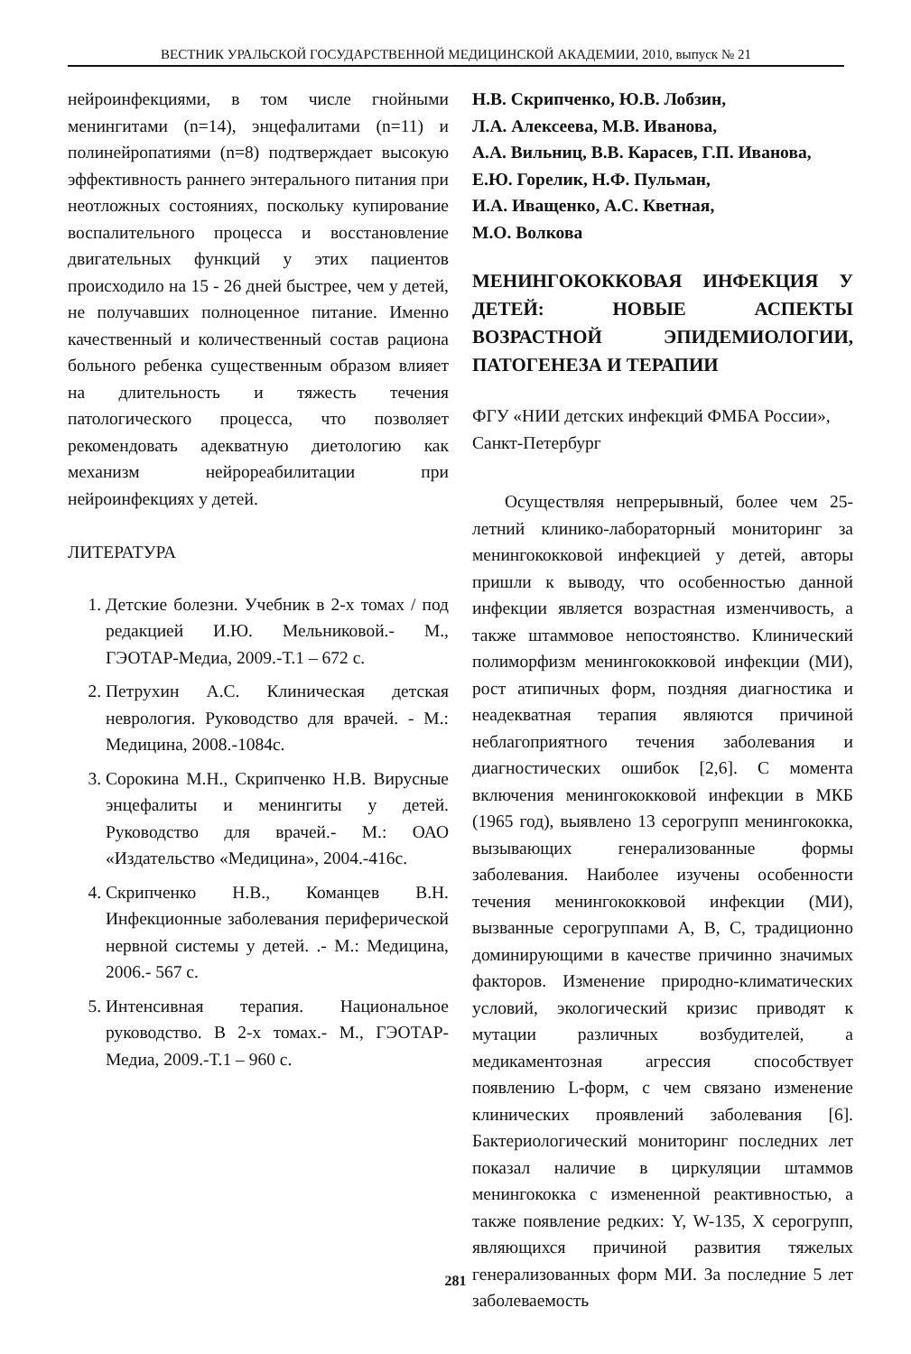ВЕСТНИК УРАЛЬСКОЙ ГОСУДАРСТВЕННОЙ МЕДИЦИНСКОЙ АКАДЕМИИ, 2010, выпуск № 21
нейроинфекциями, в том числе гнойными менингитами (n=14), энцефалитами (n=11) и полинейропатиями (n=8) подтверждает высокую эффективность раннего энтерального питания при неотложных состояниях, поскольку купирование воспалительного процесса и восстановление двигательных функций у этих пациентов происходило на 15 - 26 дней быстрее, чем у детей, не получавших полноценное питание. Именно качественный и количественный состав рациона больного ребенка существенным образом влияет на длительность и тяжесть течения патологического процесса, что позволяет рекомендовать адекватную диетологию как механизм нейрореабилитации при нейроинфекциях у детей.
ЛИТЕРАТУРА
1. Детские болезни. Учебник в 2-х томах / под редакцией И.Ю. Мельниковой.- М., ГЭОТАР-Медиа, 2009.-Т.1 – 672 с.
2. Петрухин А.С. Клиническая детская неврология. Руководство для врачей. - М.: Медицина, 2008.-1084с.
3. Сорокина М.Н., Скрипченко Н.В. Вирусные энцефалиты и менингиты у детей. Руководство для врачей.- М.: ОАО «Издательство «Медицина», 2004.-416с.
4. Скрипченко Н.В., Команцев В.Н. Инфекционные заболевания периферической нервной системы у детей. .- М.: Медицина, 2006.- 567 с.
5. Интенсивная терапия. Национальное руководство. В 2-х томах.- М., ГЭОТАР-Медиа, 2009.-Т.1 – 960 с.
Н.В. Скрипченко, Ю.В. Лобзин,
Л.А. Алексеева, М.В. Иванова,
А.А. Вильниц, В.В. Карасев, Г.П. Иванова,
Е.Ю. Горелик, Н.Ф. Пульман,
И.А. Иващенко, А.С. Кветная,
М.О. Волкова
МЕНИНГОКОККОВАЯ ИНФЕКЦИЯ У ДЕТЕЙ: НОВЫЕ АСПЕКТЫ ВОЗРАСТНОЙ ЭПИДЕМИОЛОГИИ, ПАТОГЕНЕЗА И ТЕРАПИИ
ФГУ «НИИ детских инфекций ФМБА России», Санкт-Петербург
Осуществляя непрерывный, более чем 25-летний клинико-лабораторный мониторинг за менингококковой инфекцией у детей, авторы пришли к выводу, что особенностью данной инфекции является возрастная изменчивость, а также штаммовое непостоянство. Клинический полиморфизм менингококковой инфекции (МИ), рост атипичных форм, поздняя диагностика и неадекватная терапия являются причиной неблагоприятного течения заболевания и диагностических ошибок [2,6]. С момента включения менингококковой инфекции в МКБ (1965 год), выявлено 13 серогрупп менингококка, вызывающих генерализованные формы заболевания. Наиболее изучены особенности течения менингококковой инфекции (МИ), вызванные серогруппами А, В, С, традиционно доминирующими в качестве причинно значимых факторов. Изменение природно-климатических условий, экологический кризис приводят к мутации различных возбудителей, а медикаментозная агрессия способствует появлению L-форм, с чем связано изменение клинических проявлений заболевания [6]. Бактериологический мониторинг последних лет показал наличие в циркуляции штаммов менингококка с измененной реактивностью, а также появление редких: Y, W-135, X серогрупп, являющихся причиной развития тяжелых генерализованных форм МИ. За последние 5 лет заболеваемость
281